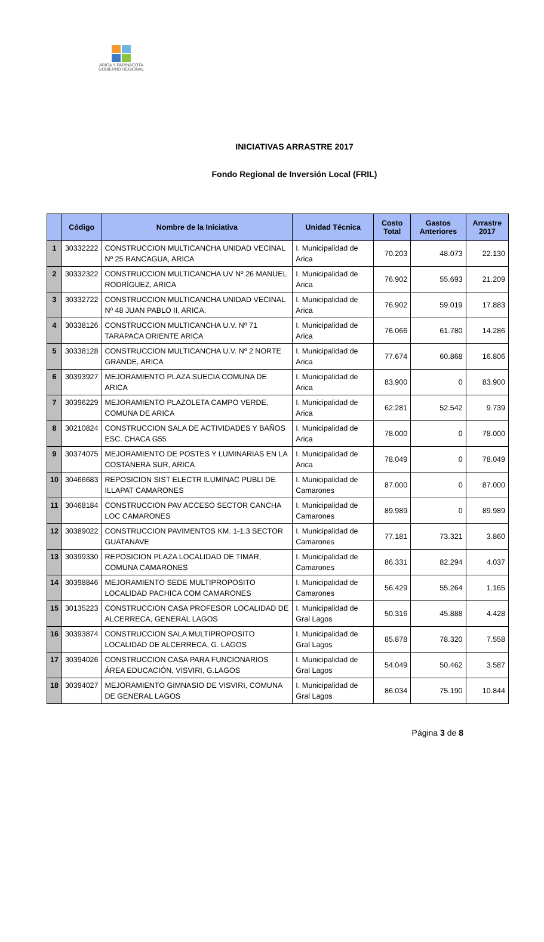ARICA Y PARINACOTA
GOBIERNO REGIONAL
INICIATIVAS ARRASTRE 2017
Fondo Regional de Inversión Local (FRIL)
| | Código | Nombre de la Iniciativa | Unidad Técnica | Costo Total | Gastos Anteriores | Arrastre 2017 |
| --- | --- | --- | --- | --- | --- | --- |
| 1 | 30332222 | CONSTRUCCION MULTICANCHA UNIDAD VECINAL Nº 25 RANCAGUA, ARICA | I. Municipalidad de Arica | 70.203 | 48.073 | 22.130 |
| 2 | 30332322 | CONSTRUCCION MULTICANCHA UV Nº 26 MANUEL RODRÍGUEZ, ARICA | I. Municipalidad de Arica | 76.902 | 55.693 | 21.209 |
| 3 | 30332722 | CONSTRUCCION MULTICANCHA UNIDAD VECINAL Nº 48 JUAN PABLO II, ARICA. | I. Municipalidad de Arica | 76.902 | 59.019 | 17.883 |
| 4 | 30338126 | CONSTRUCCION MULTICANCHA U.V. Nº 71 TARAPACA ORIENTE ARICA | I. Municipalidad de Arica | 76.066 | 61.780 | 14.286 |
| 5 | 30338128 | CONSTRUCCION MULTICANCHA U.V. Nº 2 NORTE GRANDE, ARICA | I. Municipalidad de Arica | 77.674 | 60.868 | 16.806 |
| 6 | 30393927 | MEJORAMIENTO PLAZA SUECIA COMUNA DE ARICA | I. Municipalidad de Arica | 83.900 | 0 | 83.900 |
| 7 | 30396229 | MEJORAMIENTO PLAZOLETA CAMPO VERDE, COMUNA DE ARICA | I. Municipalidad de Arica | 62.281 | 52.542 | 9.739 |
| 8 | 30210824 | CONSTRUCCION SALA DE ACTIVIDADES Y BAÑOS ESC. CHACA G55 | I. Municipalidad de Arica | 78.000 | 0 | 78.000 |
| 9 | 30374075 | MEJORAMIENTO DE POSTES Y LUMINARIAS EN LA COSTANERA SUR, ARICA | I. Municipalidad de Arica | 78.049 | 0 | 78.049 |
| 10 | 30466683 | REPOSICION SIST ELECTR ILUMINAC PUBLI DE ILLAPAT CAMARONES | I. Municipalidad de Camarones | 87.000 | 0 | 87.000 |
| 11 | 30468184 | CONSTRUCCION PAV ACCESO SECTOR CANCHA LOC CAMARONES | I. Municipalidad de Camarones | 89.989 | 0 | 89.989 |
| 12 | 30389022 | CONSTRUCCION PAVIMENTOS KM. 1-1.3 SECTOR GUATANAVE | I. Municipalidad de Camarones | 77.181 | 73.321 | 3.860 |
| 13 | 30399330 | REPOSICION PLAZA LOCALIDAD DE TIMAR, COMUNA CAMARONES | I. Municipalidad de Camarones | 86.331 | 82.294 | 4.037 |
| 14 | 30398846 | MEJORAMIENTO SEDE MULTIPROPOSITO LOCALIDAD PACHICA COM CAMARONES | I. Municipalidad de Camarones | 56.429 | 55.264 | 1.165 |
| 15 | 30135223 | CONSTRUCCION CASA PROFESOR LOCALIDAD DE ALCERRECA, GENERAL LAGOS | I. Municipalidad de Gral Lagos | 50.316 | 45.888 | 4.428 |
| 16 | 30393874 | CONSTRUCCION SALA MULTIPROPOSITO LOCALIDAD DE ALCERRECA, G. LAGOS | I. Municipalidad de Gral Lagos | 85.878 | 78.320 | 7.558 |
| 17 | 30394026 | CONSTRUCCION CASA PARA FUNCIONARIOS ÁREA EDUCACIÓN, VISVIRI, G.LAGOS | I. Municipalidad de Gral Lagos | 54.049 | 50.462 | 3.587 |
| 18 | 30394027 | MEJORAMIENTO GIMNASIO DE VISVIRI, COMUNA DE GENERAL LAGOS | I. Municipalidad de Gral Lagos | 86.034 | 75.190 | 10.844 |
Página 3 de 8